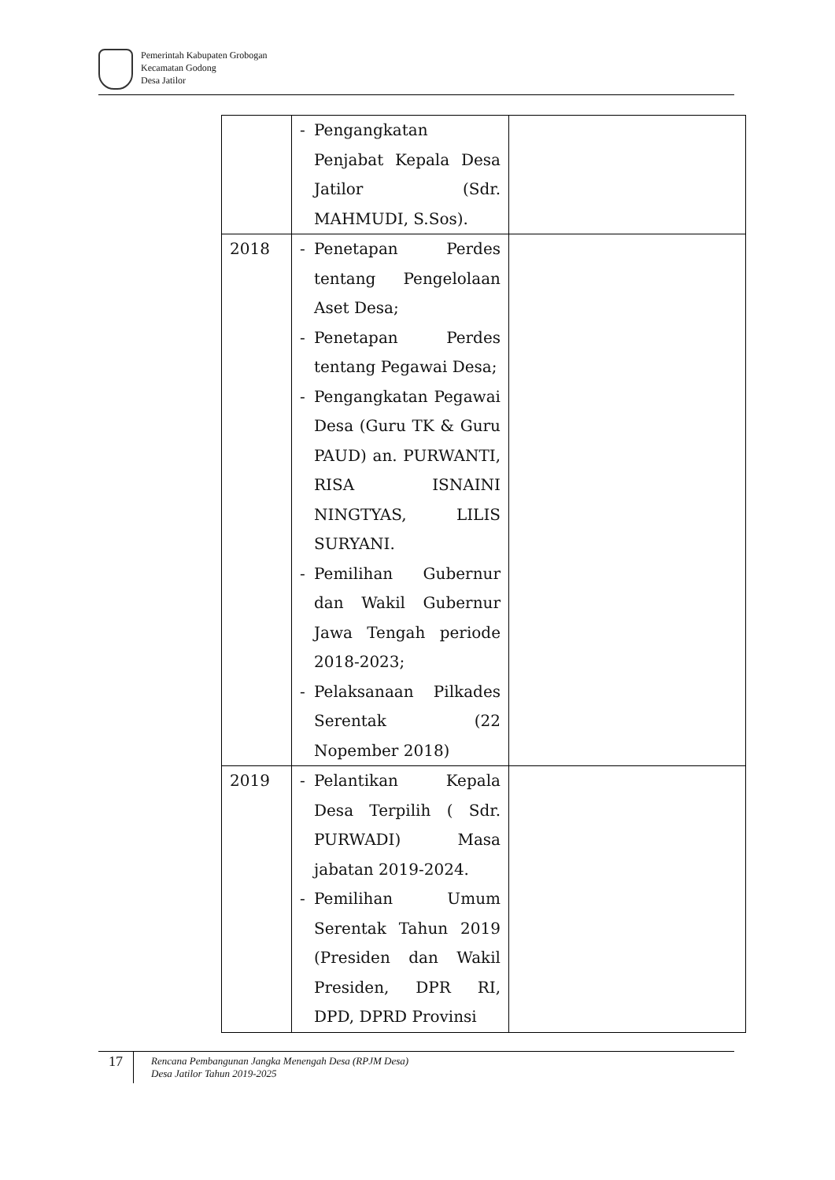Pemerintah Kabupaten Grobogan
Kecamatan Godong
Desa Jatilor
| | - Pengangkatan Penjabat Kepala Desa Jatilor (Sdr. MAHMUDI, S.Sos). | |
| 2018 | - Penetapan Perdes tentang Pengelolaan Aset Desa; - Penetapan Perdes tentang Pegawai Desa; - Pengangkatan Pegawai Desa (Guru TK & Guru PAUD) an. PURWANTI, RISA ISNAINI NINGTYAS, LILIS SURYANI. - Pemilihan Gubernur dan Wakil Gubernur Jawa Tengah periode 2018-2023; - Pelaksanaan Pilkades Serentak (22 Nopember 2018) | |
| 2019 | - Pelantikan Kepala Desa Terpilih ( Sdr. PURWADI) Masa jabatan 2019-2024. - Pemilihan Umum Serentak Tahun 2019 (Presiden dan Wakil Presiden, DPR RI, DPD, DPRD Provinsi | |
17
Rencana Pembangunan Jangka Menengah Desa (RPJM Desa)
Desa Jatilor Tahun 2019-2025